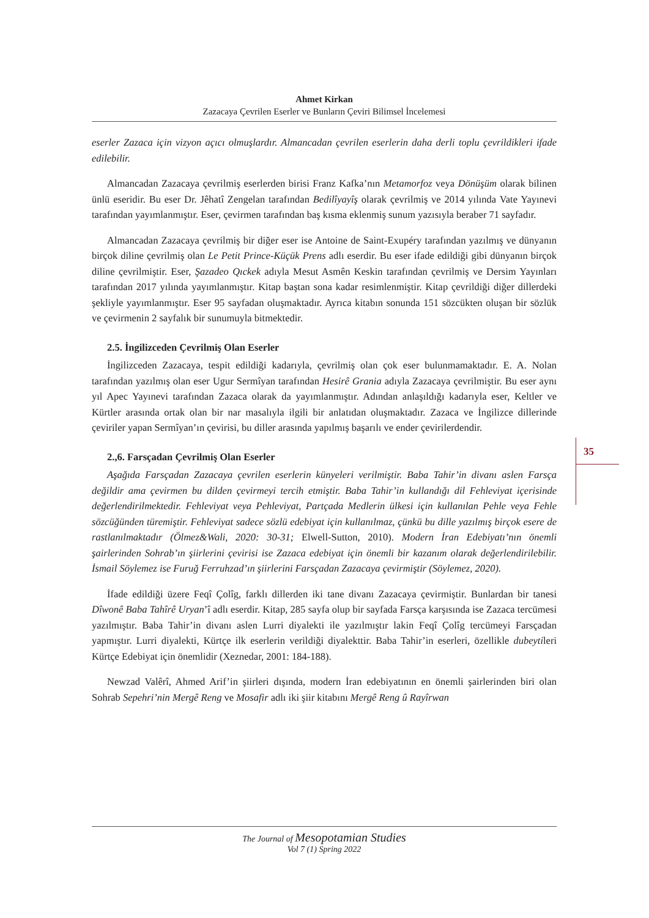Ahmet Kirkan
Zazacaya Çevrilen Eserler ve Bunların Çeviri Bilimsel İncelemesi
eserler Zazaca için vizyon açıcı olmuşlardır. Almancadan çevrilen eserlerin daha derli toplu çevrildikleri ifade edilebilir.
Almancadan Zazacaya çevrilmiş eserlerden birisi Franz Kafka’nın Metamorfoz veya Dönüşüm olarak bilinen ünlü eseridir. Bu eser Dr. Jêhatî Zengelan tarafından Bedilîyayîş olarak çevrilmiş ve 2014 yılında Vate Yayınevi tarafından yayımlanmıştır. Eser, çevirmen tarafından baş kısma eklenmiş sunum yazısıyla beraber 71 sayfadır.
Almancadan Zazacaya çevrilmiş bir diğer eser ise Antoine de Saint-Exupéry tarafından yazılmış ve dünyanın birçok diline çevrilmiş olan Le Petit Prince-Küçük Prens adlı eserdir. Bu eser ifade edildiği gibi dünyanın birçok diline çevrilmiştir. Eser, Şazadeo Qıckek adıyla Mesut Asmên Keskin tarafından çevrilmiş ve Dersim Yayınları tarafından 2017 yılında yayımlanmıştır. Kitap baştan sona kadar resimlenmiştir. Kitap çevrildiği diğer dillerdeki şekliyle yayımlanmıştır. Eser 95 sayfadan oluşmaktadır. Ayrıca kitabın sonunda 151 sözcükten oluşan bir sözlük ve çevirmenin 2 sayfalık bir sunumuyla bitmektedir.
2.5. İngilizceden Çevrilmiş Olan Eserler
İngilizceden Zazacaya, tespit edildiği kadarıyla, çevrilmiş olan çok eser bulunmamaktadır. E. A. Nolan tarafından yazılmış olan eser Ugur Sermîyan tarafından Hesirê Grania adıyla Zazacaya çevrilmiştir. Bu eser aynı yıl Apec Yayınevi tarafından Zazaca olarak da yayımlanmıştır. Adından anlaşıldığı kadarıyla eser, Keltler ve Kürtler arasında ortak olan bir nar masalıyla ilgili bir anlatıdan oluşmaktadır. Zazaca ve İngilizce dillerinde çeviriler yapan Sermîyan’ın çevirisi, bu diller arasında yapılmış başarılı ve ender çevirilerdendir.
2.,6. Farsçadan Çevrilmiş Olan Eserler
Aşağıda Farsçadan Zazacaya çevrilen eserlerin künyeleri verilmiştir. Baba Tahir’in divanı aslen Farsça değildir ama çevirmen bu dilden çevirmeyi tercih etmiştir. Baba Tahir’in kullandığı dil Fehleviyat içerisinde değerlendirilmektedir. Fehleviyat veya Pehleviyat, Partçada Medlerin ülkesi için kullanılan Pehle veya Fehle sözcüğünden türemiştir. Fehleviyat sadece sözlü edebiyat için kullanılmaz, çünkü bu dille yazılmış birçok esere de rastlanılmaktadır (Ölmez&Wali, 2020: 30-31; Elwell-Sutton, 2010). Modern İran Edebiyatı’nın önemli şairlerinden Sohrab’ın şiirlerini çevirisi ise Zazaca edebiyat için önemli bir kazanım olarak değerlendirilebilir. İsmail Söylemez ise Furuğ Ferruhzad’ın şiirlerini Farsçadan Zazacaya çevirmiştir (Söylemez, 2020).
İfade edildiği üzere Feqî Çolîg, farklı dillerden iki tane divanı Zazacaya çevirmiştir. Bunlardan bir tanesi Dîwonê Baba Tahîrê Uryan’î adlı eserdir. Kitap, 285 sayfa olup bir sayfada Farsça karşısında ise Zazaca tercümesi yazılmıştır. Baba Tahir’in divanı aslen Lurri diyalekti ile yazılmıştır lakin Feqî Çolîg tercümeyi Farsçadan yapmıştır. Lurri diyalekti, Kürtçe ilk eserlerin verildiği diyalekttir. Baba Tahir’in eserleri, özellikle dubeytileri Kürtçe Edebiyat için önemlidir (Xeznedar, 2001: 184-188).
Newzad Valêrî, Ahmed Arif’in şiirleri dışında, modern İran edebiyatının en önemli şairlerinden biri olan Sohrab Sepehri’nin Mergê Reng ve Mosafir adlı iki şiir kitabını Mergê Reng û Rayîrwan
35
The Journal of Mesopotamian Studies
Vol 7 (1) Spring 2022